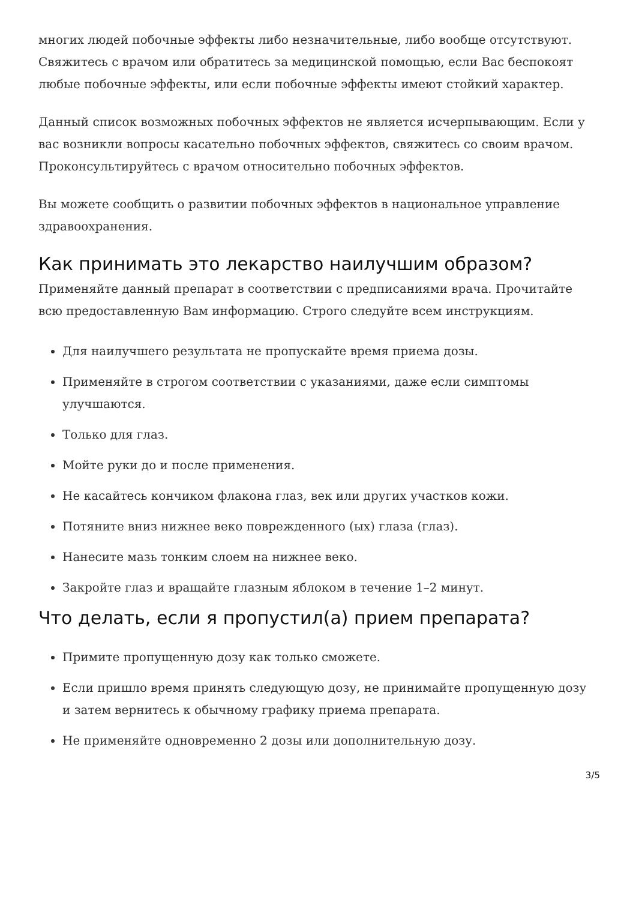многих людей побочные эффекты либо незначительные, либо вообще отсутствуют. Свяжитесь с врачом или обратитесь за медицинской помощью, если Вас беспокоят любые побочные эффекты, или если побочные эффекты имеют стойкий характер.
Данный список возможных побочных эффектов не является исчерпывающим. Если у вас возникли вопросы касательно побочных эффектов, свяжитесь со своим врачом. Проконсультируйтесь с врачом относительно побочных эффектов.
Вы можете сообщить о развитии побочных эффектов в национальное управление здравоохранения.
Как принимать это лекарство наилучшим образом?
Применяйте данный препарат в соответствии с предписаниями врача. Прочитайте всю предоставленную Вам информацию. Строго следуйте всем инструкциям.
Для наилучшего результата не пропускайте время приема дозы.
Применяйте в строгом соответствии с указаниями, даже если симптомы улучшаются.
Только для глаз.
Мойте руки до и после применения.
Не касайтесь кончиком флакона глаз, век или других участков кожи.
Потяните вниз нижнее веко поврежденного (ых) глаза (глаз).
Нанесите мазь тонким слоем на нижнее веко.
Закройте глаз и вращайте глазным яблоком в течение 1–2 минут.
Что делать, если я пропустил(а) прием препарата?
Примите пропущенную дозу как только сможете.
Если пришло время принять следующую дозу, не принимайте пропущенную дозу и затем вернитесь к обычному графику приема препарата.
Не применяйте одновременно 2 дозы или дополнительную дозу.
3/5